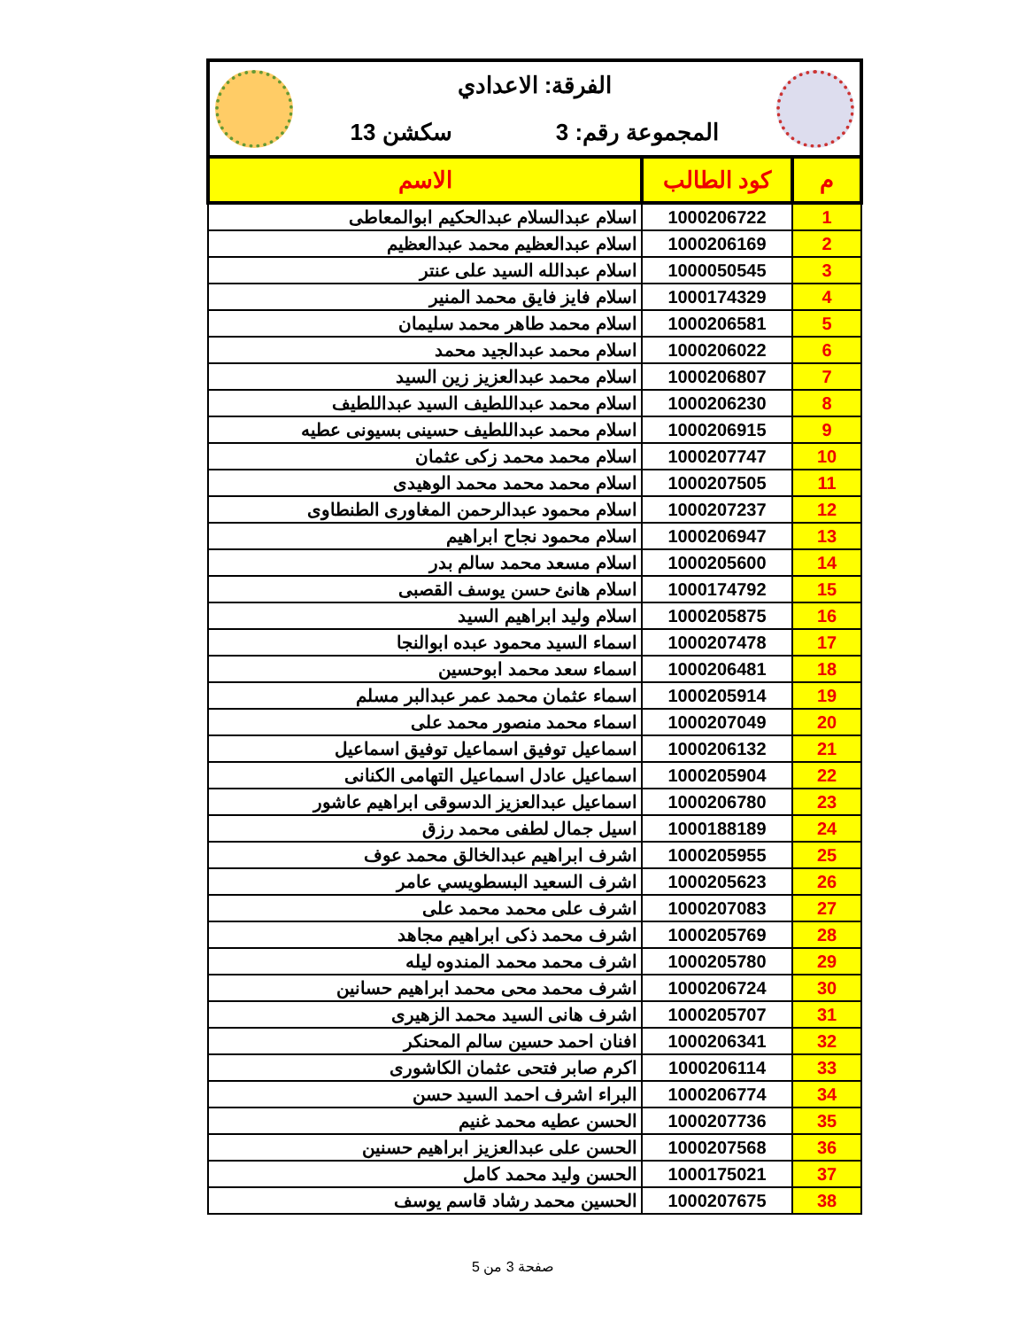الفرقة: الاعدادي
المجموعة رقم: 3 سكشن 13
| م | كود الطالب | الاسم |
| --- | --- | --- |
| 1 | 1000206722 | اسلام عبدالسلام عبدالحكيم ابوالمعاطى |
| 2 | 1000206169 | اسلام عبدالعظيم محمد عبدالعظيم |
| 3 | 1000050545 | اسلام عبدالله السيد على عنتر |
| 4 | 1000174329 | اسلام فايز فايق محمد المنير |
| 5 | 1000206581 | اسلام محمد طاهر محمد سليمان |
| 6 | 1000206022 | اسلام محمد عبدالجيد محمد |
| 7 | 1000206807 | اسلام محمد عبدالعزيز زين السيد |
| 8 | 1000206230 | اسلام محمد عبداللطيف السيد عبداللطيف |
| 9 | 1000206915 | اسلام محمد عبداللطيف حسينى بسيونى عطيه |
| 10 | 1000207747 | اسلام محمد محمد زكى عثمان |
| 11 | 1000207505 | اسلام محمد محمد محمد الوهيدى |
| 12 | 1000207237 | اسلام محمود عبدالرحمن المغاورى الطنطاوى |
| 13 | 1000206947 | اسلام محمود نجاح ابراهيم |
| 14 | 1000205600 | اسلام مسعد محمد سالم بدر |
| 15 | 1000174792 | اسلام هانئ حسن يوسف القصبى |
| 16 | 1000205875 | اسلام وليد ابراهيم السيد |
| 17 | 1000207478 | اسماء السيد محمود عبده ابوالنجا |
| 18 | 1000206481 | اسماء سعد محمد ابوحسين |
| 19 | 1000205914 | اسماء عثمان محمد عمر عبدالبر مسلم |
| 20 | 1000207049 | اسماء محمد منصور محمد على |
| 21 | 1000206132 | اسماعيل توفيق اسماعيل توفيق اسماعيل |
| 22 | 1000205904 | اسماعيل عادل اسماعيل التهامى الكنانى |
| 23 | 1000206780 | اسماعيل عبدالعزيز الدسوقى ابراهيم عاشور |
| 24 | 1000188189 | اسيل جمال لطفى محمد رزق |
| 25 | 1000205955 | اشرف ابراهيم عبدالخالق محمد عوف |
| 26 | 1000205623 | اشرف السعيد البسطويسي عامر |
| 27 | 1000207083 | اشرف على محمد محمد على |
| 28 | 1000205769 | اشرف محمد ذكى ابراهيم مجاهد |
| 29 | 1000205780 | اشرف محمد محمد المندوه ليله |
| 30 | 1000206724 | اشرف محمد محى محمد ابراهيم حسانين |
| 31 | 1000205707 | اشرف هانى السيد محمد الزهيرى |
| 32 | 1000206341 | افنان احمد حسين سالم المحنكر |
| 33 | 1000206114 | اكرم صابر فتحى عثمان الكاشورى |
| 34 | 1000206774 | البراء اشرف احمد السيد حسن |
| 35 | 1000207736 | الحسن عطيه محمد غنيم |
| 36 | 1000207568 | الحسن على عبدالعزيز ابراهيم حسنين |
| 37 | 1000175021 | الحسن وليد محمد كامل |
| 38 | 1000207675 | الحسين محمد رشاد قاسم يوسف |
صفحة 3 من 5